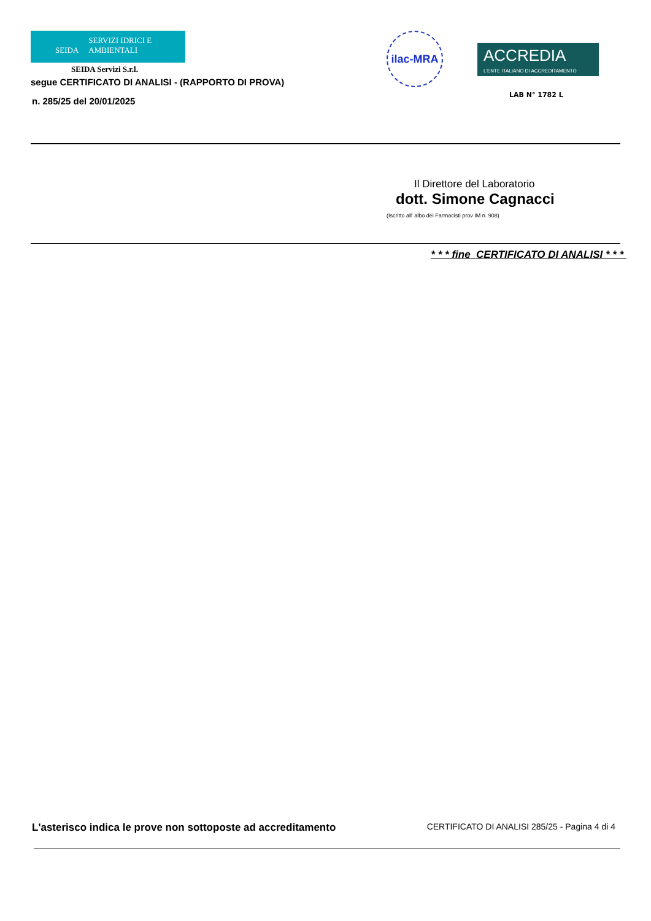SEIDA SERVIZI IDRICI E AMBIENTALI
SEIDA Servizi S.r.l.
segue CERTIFICATO DI ANALISI - (RAPPORTO DI PROVA)
n. 285/25 del 20/01/2025
ilac-MRA
ACCREDIA
L'ENTE ITALIANO DI ACCREDITAMENTO
LAB N° 1782 L
Il Direttore del Laboratorio
dott. Simone Cagnacci
(Iscritto all' albo dei Farmacisti prov IM n. 908)
* * * fine CERTIFICATO DI ANALISI * * *
L'asterisco indica le prove non sottoposte ad accreditamento CERTIFICATO DI ANALISI 285/25 - Pagina 4 di 4